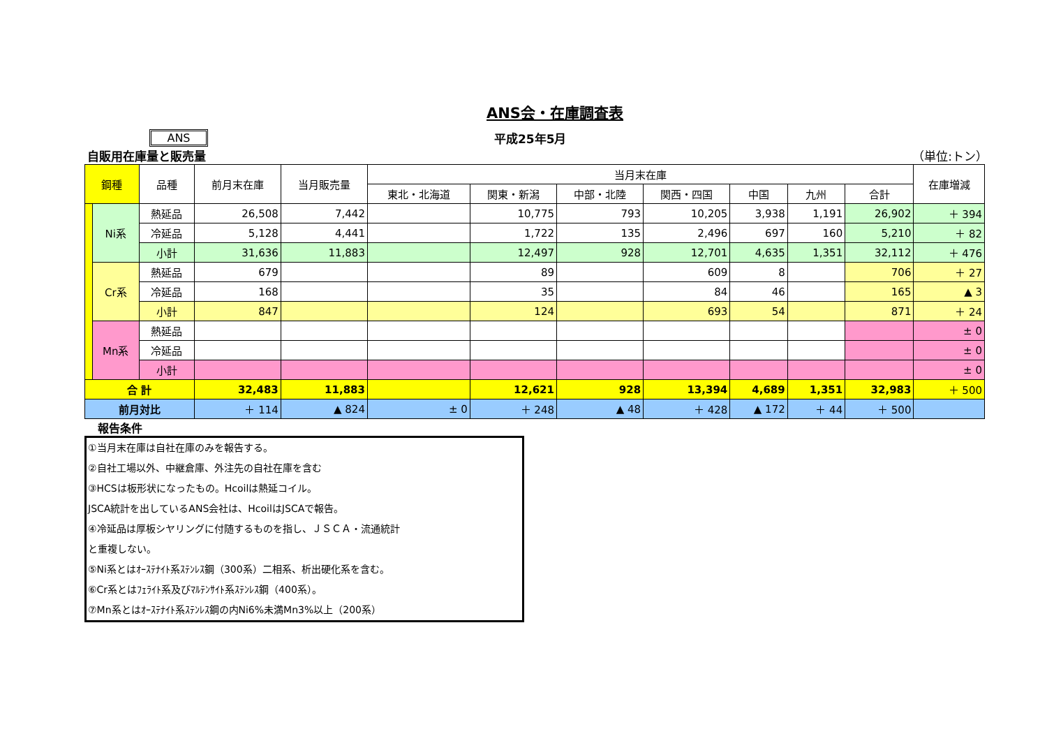ANS会・在庫調査表
ANS 平成25年5月
自販用在庫量と販売量 （単位:トン）
| 鋼種 | | 品種 | 前月末在庫 | 当月販売量 | 当月末在庫 | | | | | | | 在庫増減 |
| --- | --- | --- | --- | --- | --- | --- | --- | --- | --- | --- | --- | --- |
| | | | | | 東北・北海道 | 関東・新潟 | 中部・北陸 | 関西・四国 | 中国 | 九州 | 合計 | |
| | Ni系 | 熱延品 | 26,508 | 7,442 | | 10,775 | 793 | 10,205 | 3,938 | 1,191 | 26,902 | ＋ 394 |
| | | 冷延品 | 5,128 | 4,441 | | 1,722 | 135 | 2,496 | 697 | 160 | 5,210 | ＋ 82 |
| | | 小計 | 31,636 | 11,883 | | 12,497 | 928 | 12,701 | 4,635 | 1,351 | 32,112 | ＋ 476 |
| | Cr系 | 熱延品 | 679 | | | 89 | | 609 | 8 | | 706 | ＋ 27 |
| | | 冷延品 | 168 | | | 35 | | 84 | 46 | | 165 | ▲ 3 |
| | | 小計 | 847 | | | 124 | | 693 | 54 | | 871 | ＋ 24 |
| | Mn系 | 熱延品 | | | | | | | | | | ± 0 |
| | | 冷延品 | | | | | | | | | | ± 0 |
| | | 小計 | | | | | | | | | | ± 0 |
| 合 計 | | | 32,483 | 11,883 | | 12,621 | 928 | 13,394 | 4,689 | 1,351 | 32,983 | ＋ 500 |
| 前月対比 | | | ＋ 114 | ▲ 824 | ± 0 | ＋ 248 | ▲ 48 | ＋ 428 | ▲ 172 | ＋ 44 | ＋ 500 | |
報告条件
①当月末在庫は自社在庫のみを報告する。
②自社工場以外、中継倉庫、外注先の自社在庫を含む
③HCSは板形状になったもの。Hcoilは熱延コイル。
JSCA統計を出しているANS会社は、HcoilはJSCAで報告。
④冷延品は厚板シヤリングに付随するものを指し、ＪＳＣＡ・流通統計
と重複しない。
⑤Ni系とはｵｰｽﾃﾅｲﾄ系ｽﾃﾝﾚｽ鋼（300系）二相系、析出硬化系を含む。
⑥Cr系とはﾌｪﾗｲﾄ系及びﾏﾙﾃﾝｻｲﾄ系ｽﾃﾝﾚｽ鋼（400系）。
⑦Mn系とはｵｰｽﾃﾅｲﾄ系ｽﾃﾝﾚｽ鋼の内Ni6%未満Mn3%以上（200系）